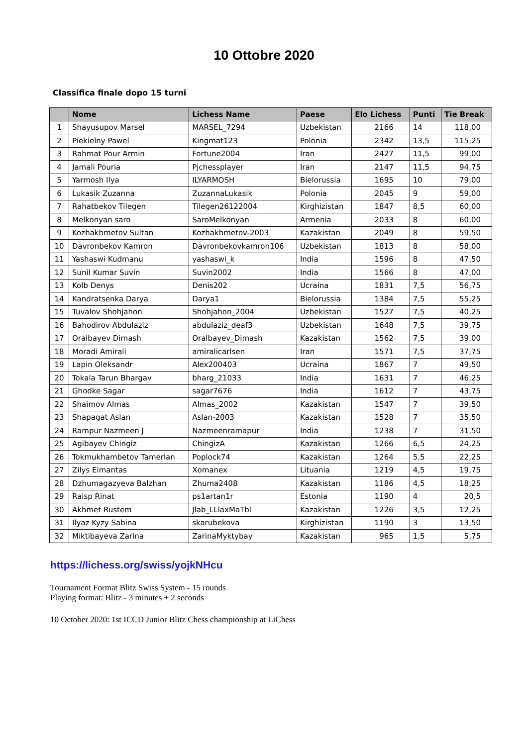10 Ottobre 2020
Classifica finale dopo 15 turni
| | Nome | Lichess Name | Paese | Elo Lichess | Punti | Tie Break |
| --- | --- | --- | --- | --- | --- | --- |
| 1 | Shayusupov Marsel | MARSEL_7294 | Uzbekistan | 2166 | 14 | 118,00 |
| 2 | Piekielny Pawel | Kingmat123 | Polonia | 2342 | 13,5 | 115,25 |
| 3 | Rahmat Pour Armin | Fortune2004 | Iran | 2427 | 11,5 | 99,00 |
| 4 | Jamali Pouria | Pjchessplayer | Iran | 2147 | 11,5 | 94,75 |
| 5 | Yarmosh Ilya | ILYARMOSH | Bielorussia | 1695 | 10 | 79,00 |
| 6 | Lukasik Zuzanna | ZuzannaLukasik | Polonia | 2045 | 9 | 59,00 |
| 7 | Rahatbekov Tilegen | Tilegen26122004 | Kirghizistan | 1847 | 8,5 | 60,00 |
| 8 | Melkonyan saro | SaroMelkonyan | Armenia | 2033 | 8 | 60,00 |
| 9 | Kozhakhmetov Sultan | Kozhakhmetov-2003 | Kazakistan | 2049 | 8 | 59,50 |
| 10 | Davronbekov Kamron | Davronbekovkamron106 | Uzbekistan | 1813 | 8 | 58,00 |
| 11 | Yashaswi Kudmanu | yashaswi_k | India | 1596 | 8 | 47,50 |
| 12 | Sunil Kumar Suvin | Suvin2002 | India | 1566 | 8 | 47,00 |
| 13 | Kolb Denys | Denis202 | Ucraina | 1831 | 7,5 | 56,75 |
| 14 | Kandratsenka Darya | Darya1 | Bielorussia | 1384 | 7,5 | 55,25 |
| 15 | Tuvalov Shohjahon | Shohjahon_2004 | Uzbekistan | 1527 | 7,5 | 40,25 |
| 16 | Bahodirov Abdulaziz | abdulaziz_deaf3 | Uzbekistan | 1648 | 7,5 | 39,75 |
| 17 | Oralbayev Dimash | Oralbayev_Dimash | Kazakistan | 1562 | 7,5 | 39,00 |
| 18 | Moradi Amirali | amiralicarlsen | Iran | 1571 | 7,5 | 37,75 |
| 19 | Lapin Oleksandr | Alex200403 | Ucraina | 1867 | 7 | 49,50 |
| 20 | Tokala Tarun Bhargav | bharg_21033 | India | 1631 | 7 | 46,25 |
| 21 | Ghodke Sagar | sagar7676 | India | 1612 | 7 | 43,75 |
| 22 | Shaimov Almas | Almas_2002 | Kazakistan | 1547 | 7 | 39,50 |
| 23 | Shapagat Aslan | Aslan-2003 | Kazakistan | 1528 | 7 | 35,50 |
| 24 | Rampur Nazmeen J | Nazmeenramapur | India | 1238 | 7 | 31,50 |
| 25 | Agibayev Chingiz | ChingizA | Kazakistan | 1266 | 6,5 | 24,25 |
| 26 | Tokmukhambetov Tamerlan | Poplock74 | Kazakistan | 1264 | 5,5 | 22,25 |
| 27 | Zilys Eimantas | Xomanex | Lituania | 1219 | 4,5 | 19,75 |
| 28 | Dzhumagazyeva Balzhan | Zhuma2408 | Kazakistan | 1186 | 4,5 | 18,25 |
| 29 | Raisp Rinat | ps1artan1r | Estonia | 1190 | 4 | 20,5 |
| 30 | Akhmet Rustem | Jlab_LLlaxMaTbl | Kazakistan | 1226 | 3,5 | 12,25 |
| 31 | Ilyaz Kyzy Sabina | skarubekova | Kirghizistan | 1190 | 3 | 13,50 |
| 32 | Miktibayeva Zarina | ZarinaMyktybay | Kazakistan | 965 | 1,5 | 5,75 |
https://lichess.org/swiss/yojkNHcu
Tournament Format Blitz Swiss System - 15 rounds
Playing format: Blitz - 3 minutes + 2 seconds
10 October 2020: 1st ICCD Junior Blitz Chess championship at LiChess